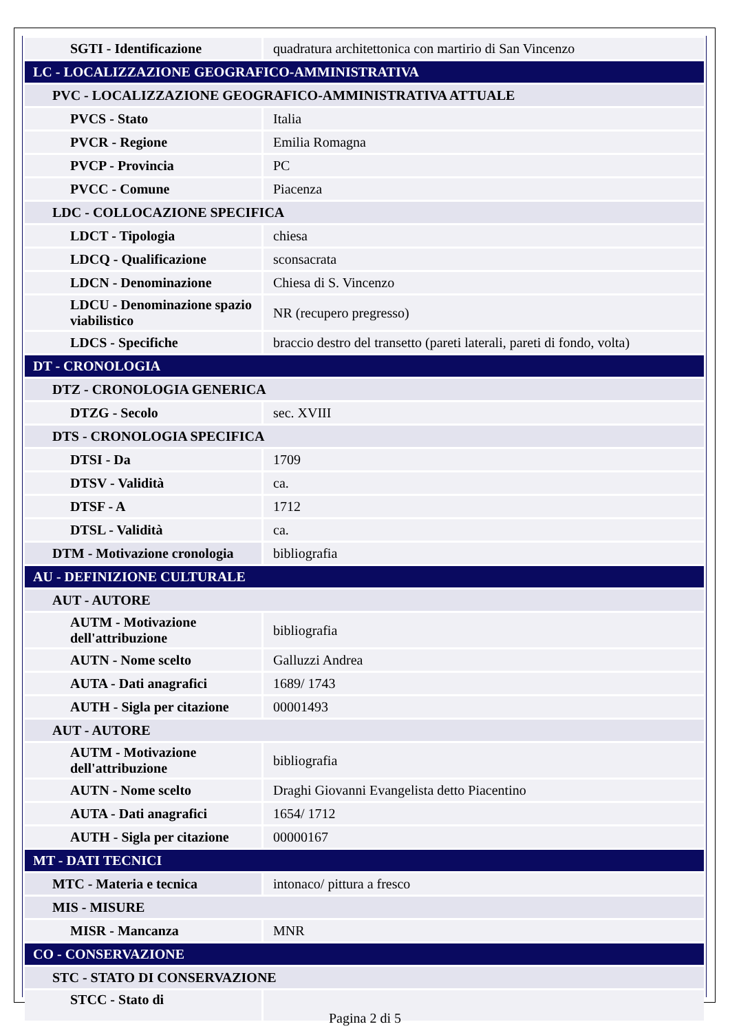| SGTI - Identificazione | quadratura architettonica con martirio di San Vincenzo |
| LC - LOCALIZZAZIONE GEOGRAFICO-AMMINISTRATIVA | |
| PVC - LOCALIZZAZIONE GEOGRAFICO-AMMINISTRATIVA ATTUALE | |
| PVCS - Stato | Italia |
| PVCR - Regione | Emilia Romagna |
| PVCP - Provincia | PC |
| PVCC - Comune | Piacenza |
| LDC - COLLOCAZIONE SPECIFICA | |
| LDCT - Tipologia | chiesa |
| LDCQ - Qualificazione | sconsacrata |
| LDCN - Denominazione | Chiesa di S. Vincenzo |
| LDCU - Denominazione spazio viabilistico | NR (recupero pregresso) |
| LDCS - Specifiche | braccio destro del transetto (pareti laterali, pareti di fondo, volta) |
| DT - CRONOLOGIA | |
| DTZ - CRONOLOGIA GENERICA | |
| DTZG - Secolo | sec. XVIII |
| DTS - CRONOLOGIA SPECIFICA | |
| DTSI - Da | 1709 |
| DTSV - Validità | ca. |
| DTSF - A | 1712 |
| DTSL - Validità | ca. |
| DTM - Motivazione cronologia | bibliografia |
| AU - DEFINIZIONE CULTURALE | |
| AUT - AUTORE | |
| AUTM - Motivazione dell'attribuzione | bibliografia |
| AUTN - Nome scelto | Galluzzi Andrea |
| AUTA - Dati anagrafici | 1689/ 1743 |
| AUTH - Sigla per citazione | 00001493 |
| AUT - AUTORE | |
| AUTM - Motivazione dell'attribuzione | bibliografia |
| AUTN - Nome scelto | Draghi Giovanni Evangelista detto Piacentino |
| AUTA - Dati anagrafici | 1654/ 1712 |
| AUTH - Sigla per citazione | 00000167 |
| MT - DATI TECNICI | |
| MTC - Materia e tecnica | intonaco/ pittura a fresco |
| MIS - MISURE | |
| MISR - Mancanza | MNR |
| CO - CONSERVAZIONE | |
| STC - STATO DI CONSERVAZIONE | |
| STCC - Stato di | |
Pagina 2 di 5